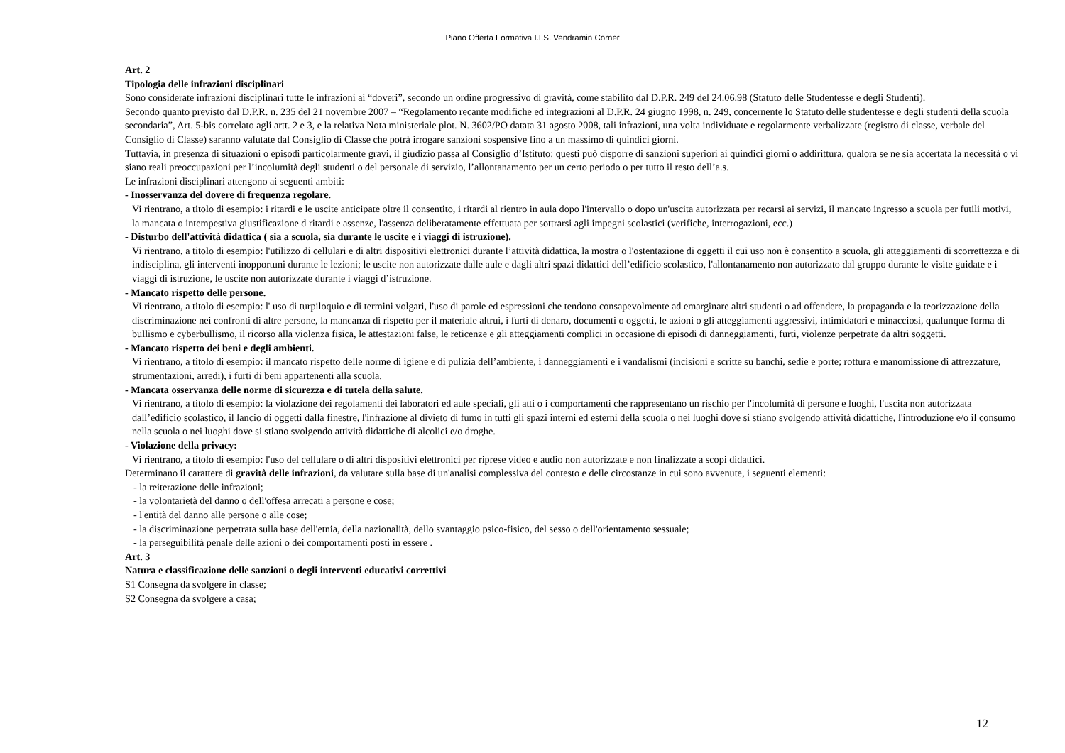Piano Offerta Formativa I.I.S. Vendramin Corner
Art. 2
Tipologia delle infrazioni disciplinari
Sono considerate infrazioni disciplinari tutte le infrazioni ai “doveri”, secondo un ordine progressivo di gravità, come stabilito dal D.P.R. 249 del 24.06.98 (Statuto delle Studentesse e degli Studenti).
Secondo quanto previsto dal D.P.R. n. 235 del 21 novembre 2007 – “Regolamento recante modifiche ed integrazioni al D.P.R. 24 giugno 1998, n. 249, concernente lo Statuto delle studentesse e degli studenti della scuola secondaria”, Art. 5-bis correlato agli artt. 2 e 3, e la relativa Nota ministeriale plot. N. 3602/PO datata 31 agosto 2008, tali infrazioni, una volta individuate e regolarmente verbalizzate (registro di classe, verbale del Consiglio di Classe) saranno valutate dal Consiglio di Classe che potrà irrogare sanzioni sospensive fino a un massimo di quindici giorni.
Tuttavia, in presenza di situazioni o episodi particolarmente gravi, il giudizio passa al Consiglio d’Istituto: questi può disporre di sanzioni superiori ai quindici giorni o addirittura, qualora se ne sia accertata la necessità o vi siano reali preoccupazioni per l’incolumità degli studenti o del personale di servizio, l’allontanamento per un certo periodo o per tutto il resto dell’a.s.
Le infrazioni disciplinari attengono ai seguenti ambiti:
- Inosservanza del dovere di frequenza regolare.
Vi rientrano, a titolo di esempio: i ritardi e le uscite anticipate oltre il consentito, i ritardi al rientro in aula dopo l'intervallo o dopo un'uscita autorizzata per recarsi ai servizi, il mancato ingresso a scuola per futili motivi, la mancata o intempestiva giustificazione d ritardi e assenze, l'assenza deliberatamente effettuata per sottrarsi agli impegni scolastici (verifiche, interrogazioni, ecc.)
- Disturbo dell'attività didattica ( sia a scuola, sia durante le uscite e i viaggi di istruzione).
Vi rientrano, a titolo di esempio: l'utilizzo di cellulari e di altri dispositivi elettronici durante l’attività didattica, la mostra o l'ostentazione di oggetti il cui uso non è consentito a scuola, gli atteggiamenti di scorrettezza e di indisciplina, gli interventi inopportuni durante le lezioni; le uscite non autorizzate dalle aule e dagli altri spazi didattici dell’edificio scolastico, l'allontanamento non autorizzato dal gruppo durante le visite guidate e i viaggi di istruzione, le uscite non autorizzate durante i viaggi d’istruzione.
- Mancato rispetto delle persone.
Vi rientrano, a titolo di esempio: l' uso di turpiloquio e di termini volgari, l'uso di parole ed espressioni che tendono consapevolmente ad emarginare altri studenti o ad offendere, la propaganda e la teorizzazione della discriminazione nei confronti di altre persone, la mancanza di rispetto per il materiale altrui, i furti di denaro, documenti o oggetti, le azioni o gli atteggiamenti aggressivi, intimidatori e minacciosi, qualunque forma di bullismo e cyberbullismo, il ricorso alla violenza fisica, le attestazioni false, le reticenze e gli atteggiamenti complici in occasione di episodi di danneggiamenti, furti, violenze perpetrate da altri soggetti.
- Mancato rispetto dei beni e degli ambienti.
Vi rientrano, a titolo di esempio: il mancato rispetto delle norme di igiene e di pulizia dell’ambiente, i danneggiamenti e i vandalismi (incisioni e scritte su banchi, sedie e porte; rottura e manomissione di attrezzature, strumentazioni, arredi), i furti di beni appartenenti alla scuola.
- Mancata osservanza delle norme di sicurezza e di tutela della salute.
Vi rientrano, a titolo di esempio: la violazione dei regolamenti dei laboratori ed aule speciali, gli atti o i comportamenti che rappresentano un rischio per l'incolumità di persone e luoghi, l'uscita non autorizzata dall’edificio scolastico, il lancio di oggetti dalla finestre, l'infrazione al divieto di fumo in tutti gli spazi interni ed esterni della scuola o nei luoghi dove si stiano svolgendo attività didattiche, l'introduzione e/o il consumo nella scuola o nei luoghi dove si stiano svolgendo attività didattiche di alcolici e/o droghe.
- Violazione della privacy:
Vi rientrano, a titolo di esempio: l'uso del cellulare o di altri dispositivi elettronici per riprese video e audio non autorizzate e non finalizzate a scopi didattici.
Determinano il carattere di gravità delle infrazioni, da valutare sulla base di un'analisi complessiva del contesto e delle circostanze in cui sono avvenute, i seguenti elementi:
- la reiterazione delle infrazioni;
- la volontarietà del danno o dell'offesa arrecati a persone e cose;
- l'entità del danno alle persone o alle cose;
- la discriminazione perpetrata sulla base dell'etnia, della nazionalità, dello svantaggio psico-fisico, del sesso o dell'orientamento sessuale;
- la perseguibilità penale delle azioni o dei comportamenti posti in essere .
Art. 3
Natura e classificazione delle sanzioni o degli interventi educativi correttivi
S1 Consegna da svolgere in classe;
S2 Consegna da svolgere a casa;
12